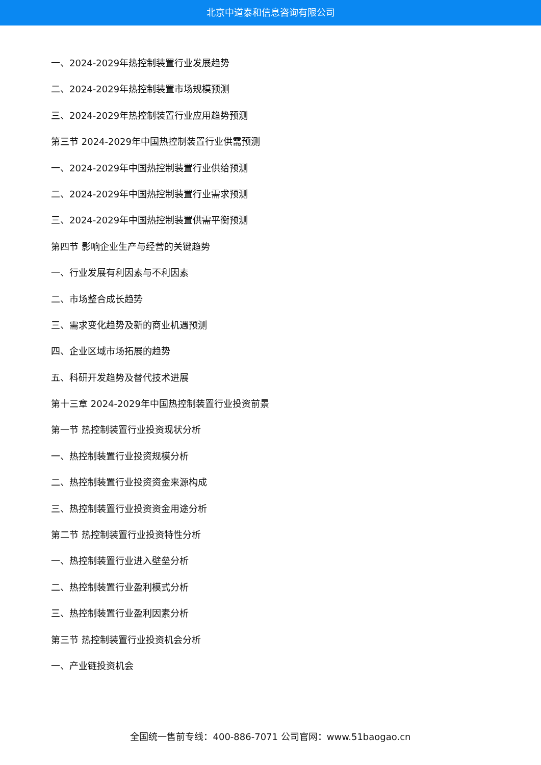北京中道泰和信息咨询有限公司
一、2024-2029年热控制装置行业发展趋势
二、2024-2029年热控制装置市场规模预测
三、2024-2029年热控制装置行业应用趋势预测
第三节 2024-2029年中国热控制装置行业供需预测
一、2024-2029年中国热控制装置行业供给预测
二、2024-2029年中国热控制装置行业需求预测
三、2024-2029年中国热控制装置供需平衡预测
第四节 影响企业生产与经营的关键趋势
一、行业发展有利因素与不利因素
二、市场整合成长趋势
三、需求变化趋势及新的商业机遇预测
四、企业区域市场拓展的趋势
五、科研开发趋势及替代技术进展
第十三章 2024-2029年中国热控制装置行业投资前景
第一节 热控制装置行业投资现状分析
一、热控制装置行业投资规模分析
二、热控制装置行业投资资金来源构成
三、热控制装置行业投资资金用途分析
第二节 热控制装置行业投资特性分析
一、热控制装置行业进入壁垒分析
二、热控制装置行业盈利模式分析
三、热控制装置行业盈利因素分析
第三节 热控制装置行业投资机会分析
一、产业链投资机会
全国统一售前专线：400-886-7071 公司官网：www.51baogao.cn